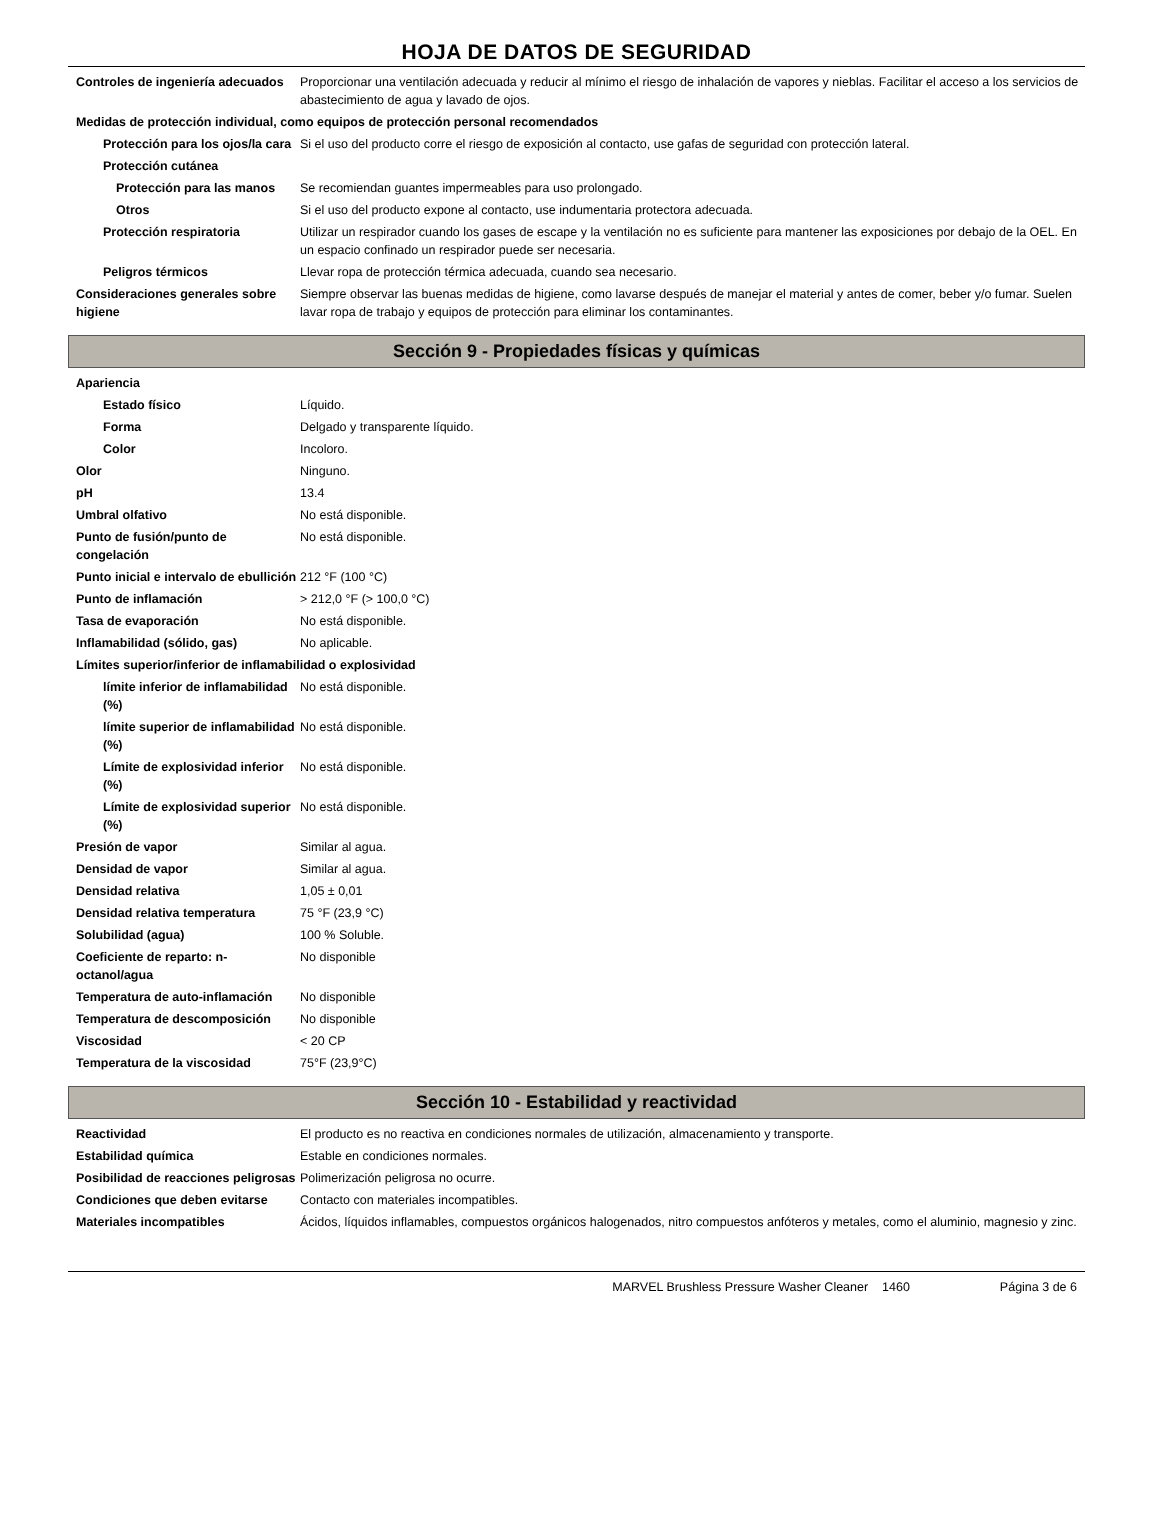HOJA DE DATOS DE SEGURIDAD
Controles de ingeniería adecuados
Proporcionar una ventilación adecuada y reducir al mínimo el riesgo de inhalación de vapores y nieblas. Facilitar el acceso a los servicios de abastecimiento de agua y lavado de ojos.
Medidas de protección individual, como equipos de protección personal recomendados
Protección para los ojos/la cara
Si el uso del producto corre el riesgo de exposición al contacto, use gafas de seguridad con protección lateral.
Protección cutánea
Protección para las manos
Se recomiendan guantes impermeables para uso prolongado.
Otros Si el uso del producto expone al contacto, use indumentaria protectora adecuada.
Protección respiratoria Utilizar un respirador cuando los gases de escape y la ventilación no es suficiente para mantener las exposiciones por debajo de la OEL. En un espacio confinado un respirador puede ser necesaria.
Peligros térmicos Llevar ropa de protección térmica adecuada, cuando sea necesario.
Consideraciones generales sobre higiene
Siempre observar las buenas medidas de higiene, como lavarse después de manejar el material y antes de comer, beber y/o fumar. Suelen lavar ropa de trabajo y equipos de protección para eliminar los contaminantes.
Sección 9 - Propiedades físicas y químicas
Apariencia
Estado físico Líquido.
Forma Delgado y transparente líquido.
Color Incoloro.
Olor Ninguno.
pH 13.4
Umbral olfativo No está disponible.
Punto de fusión/punto de congelación
No está disponible.
Punto inicial e intervalo de ebullición
212 °F (100 °C)
Punto de inflamación > 212,0 °F (> 100,0 °C)
Tasa de evaporación No está disponible.
Inflamabilidad (sólido, gas) No aplicable.
Límites superior/inferior de inflamabilidad o explosividad
límite inferior de inflamabilidad (%)
No está disponible.
límite superior de inflamabilidad (%)
No está disponible.
Límite de explosividad inferior (%)
No está disponible.
Límite de explosividad superior (%)
No está disponible.
Presión de vapor Similar al agua.
Densidad de vapor Similar al agua.
Densidad relativa 1,05 ± 0,01
Densidad relativa temperatura 75 °F (23,9 °C)
Solubilidad (agua) 100 % Soluble.
Coeficiente de reparto: n-octanol/agua
No disponible
Temperatura de auto-inflamación
No disponible
Temperatura de descomposición No disponible
Viscosidad < 20 CP
Temperatura de la viscosidad 75°F (23,9°C)
Sección 10 - Estabilidad y reactividad
Reactividad El producto es no reactiva en condiciones normales de utilización, almacenamiento y transporte.
Estabilidad química Estable en condiciones normales.
Posibilidad de reacciones peligrosas
Polimerización peligrosa no ocurre.
Condiciones que deben evitarse
Contacto con materiales incompatibles.
Materiales incompatibles Ácidos, líquidos inflamables, compuestos orgánicos halogenados, nitro compuestos anfóteros y metales, como el aluminio, magnesio y zinc.
MARVEL Brushless Pressure Washer Cleaner 1460 Página 3 de 6